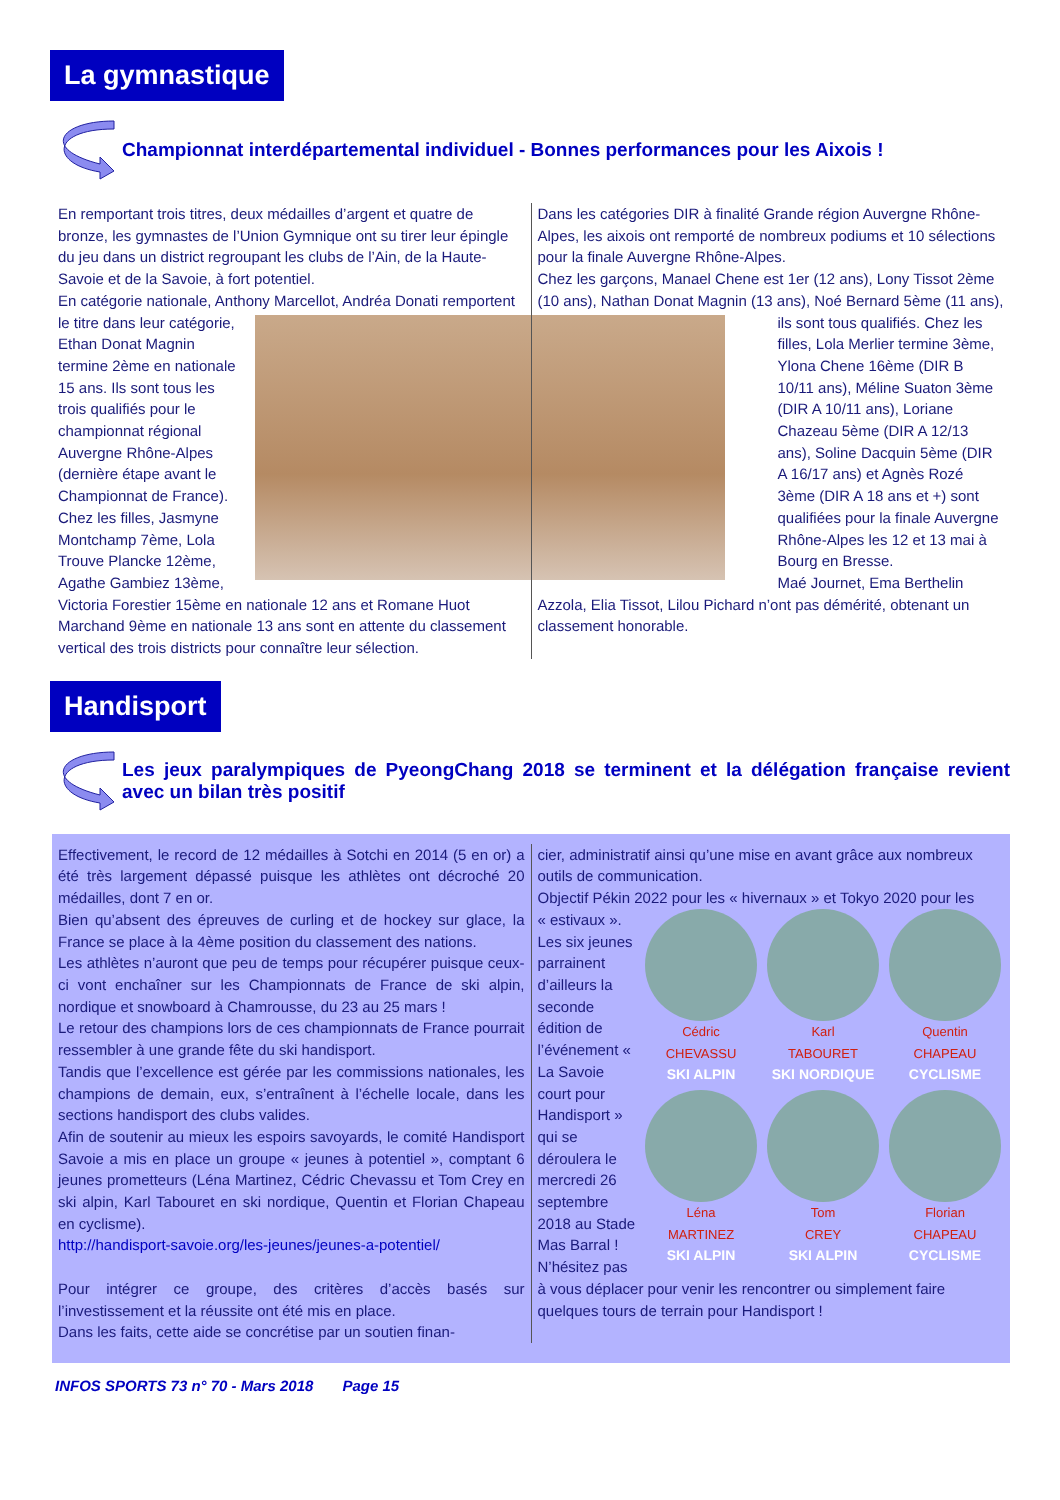La gymnastique
Championnat interdépartemental individuel - Bonnes performances pour les Aixois !
En remportant trois titres, deux médailles d’argent et quatre de bronze, les gymnastes de l’Union Gymnique ont su tirer leur épingle du jeu dans un district regroupant les clubs de l’Ain, de la Haute-Savoie et de la Savoie, à fort potentiel.
En catégorie nationale, Anthony Marcellot, Andréa Donati
remportent le titre dans leur catégorie, Ethan Donat Magnin termine 2ème en nationale 15 ans. Ils sont tous les trois qualifiés pour le championnat régional Auvergne Rhône-Alpes (dernière étape avant le Championnat de France).
Chez les filles, Jasmyne Montchamp 7ème, Lola Trouve Plancke 12ème, Agathe Gambiez 13ème, Victoria Forestier 15ème en nationale 12 ans et Romane Huot Marchand 9ème en nationale 13 ans sont en attente du classement vertical des trois districts pour connaître leur sélection.
Dans les catégories DIR à finalité Grande région Auvergne Rhône-Alpes, les aixois ont remporté de nombreux podiums et 10 sélections pour la finale Auvergne Rhône-Alpes.
Chez les garçons, Manael Chene est 1er (12 ans), Lony Tissot 2ème (10 ans), Nathan Donat Magnin (13 ans), Noé Bernard
5ème (11 ans), ils sont tous qualifiés. Chez les filles, Lola Merlier termine 3ème, Ylona Chene 16ème (DIR B 10/11 ans), Méline Suaton 3ème (DIR A 10/11 ans), Loriane Chazeau 5ème (DIR A 12/13 ans), Soline Dacquin 5ème (DIR A 16/17 ans) et Agnès Rozé 3ème (DIR A 18 ans et +) sont qualifiées pour la finale Auvergne Rhône-Alpes les 12 et 13 mai à Bourg en Bresse.
Maé Journet, Ema Berthelin Azzola, Elia Tissot, Lilou Pichard n’ont pas démérité, obtenant un classement honorable.
Handisport
Les jeux paralympiques de PyeongChang 2018 se terminent et la délégation française revient avec un bilan très positif
Effectivement, le record de 12 médailles à Sotchi en 2014 (5 en or) a été très largement dépassé puisque les athlètes ont décroché 20 médailles, dont 7 en or.
Bien qu’absent des épreuves de curling et de hockey sur glace, la France se place à la 4ème position du classement des nations.
Les athlètes n’auront que peu de temps pour récupérer puisque ceux-ci vont enchaîner sur les Championnats de France de ski alpin, nordique et snowboard à Chamrousse, du 23 au 25 mars !
Le retour des champions lors de ces championnats de France pourrait ressembler à une grande fête du ski handisport.
Tandis que l’excellence est gérée par les commissions nationales, les champions de demain, eux, s’entraînent à l’échelle locale, dans les sections handisport des clubs valides.
Afin de soutenir au mieux les espoirs savoyards, le comité Handisport Savoie a mis en place un groupe « jeunes à potentiel », comptant 6 jeunes prometteurs (Léna Martinez, Cédric Chevassu et Tom Crey en ski alpin, Karl Tabouret en ski nordique, Quentin et Florian Chapeau en cyclisme).
http://handisport-savoie.org/les-jeunes/jeunes-a-potentiel/
Pour intégrer ce groupe, des critères d’accès basés sur l’investissement et la réussite ont été mis en place.
Dans les faits, cette aide se concrétise par un soutien finan-
cier, administratif ainsi qu’une mise en avant grâce aux nombreux outils de communication.
Objectif Pékin 2022 pour les « hivernaux » et Tokyo 2020 pour les
« estivaux ».
Cédric
CHEVASSU
SKI ALPIN
Karl
TABOURET
SKI NORDIQUE
Quentin
CHAPEAU
CYCLISME
Léna
MARTINEZ
SKI ALPIN
Tom
CREY
SKI ALPIN
Florian
CHAPEAU
CYCLISME
Les six jeunes parrainent d’ailleurs la seconde édition de l’événement « La Savoie court pour Handisport » qui se déroulera le mercredi 26 septembre 2018 au Stade Mas Barral !
N’hésitez pas à vous déplacer pour venir les rencontrer ou simplement faire quelques tours de terrain pour Handisport !
INFOS SPORTS 73 n° 70 - Mars 2018 Page 15